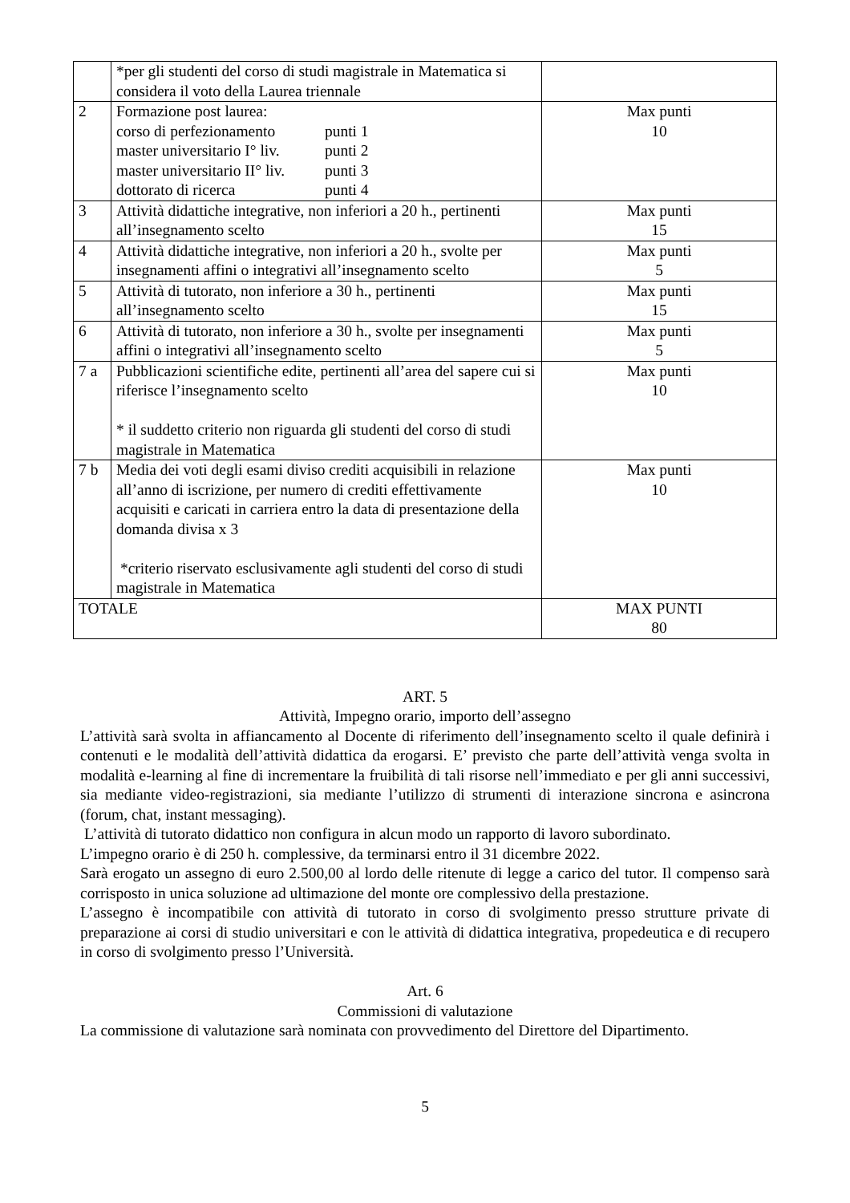| | *per gli studenti del corso di studi magistrale in Matematica si considera il voto della Laurea triennale | |
| 2 | Formazione post laurea: corso di perfezionamento punti 1 master universitario I° liv. punti 2 master universitario II° liv. punti 3 dottorato di ricerca punti 4 | Max punti 10 |
| 3 | Attività didattiche integrative, non inferiori a 20 h., pertinenti all’insegnamento scelto | Max punti 15 |
| 4 | Attività didattiche integrative, non inferiori a 20 h., svolte per insegnamenti affini o integrativi all’insegnamento scelto | Max punti 5 |
| 5 | Attività di tutorato, non inferiore a 30 h., pertinenti all’insegnamento scelto | Max punti 15 |
| 6 | Attività di tutorato, non inferiore a 30 h., svolte per insegnamenti affini o integrativi all’insegnamento scelto | Max punti 5 |
| 7 a | Pubblicazioni scientifiche edite, pertinenti all’area del sapere cui si riferisce l’insegnamento scelto * il suddetto criterio non riguarda gli studenti del corso di studi magistrale in Matematica | Max punti 10 |
| 7 b | Media dei voti degli esami diviso crediti acquisibili in relazione all’anno di iscrizione, per numero di crediti effettivamente acquisiti e caricati in carriera entro la data di presentazione della domanda divisa x 3 *criterio riservato esclusivamente agli studenti del corso di studi magistrale in Matematica | Max punti 10 |
| TOTALE | | MAX PUNTI 80 |
ART. 5
Attività, Impegno orario, importo dell’assegno
L’attività sarà svolta in affiancamento al Docente di riferimento dell’insegnamento scelto il quale definirà i contenuti e le modalità dell’attività didattica da erogarsi. E’ previsto che parte dell’attività venga svolta in modalità e-learning al fine di incrementare la fruibilità di tali risorse nell’immediato e per gli anni successivi, sia mediante video-registrazioni, sia mediante l’utilizzo di strumenti di interazione sincrona e asincrona (forum, chat, instant messaging).
L’attività di tutorato didattico non configura in alcun modo un rapporto di lavoro subordinato.
L’impegno orario è di 250 h. complessive, da terminarsi entro il 31 dicembre 2022.
Sarà erogato un assegno di euro 2.500,00 al lordo delle ritenute di legge a carico del tutor. Il compenso sarà corrisposto in unica soluzione ad ultimazione del monte ore complessivo della prestazione.
L’assegno è incompatibile con attività di tutorato in corso di svolgimento presso strutture private di preparazione ai corsi di studio universitari e con le attività di didattica integrativa, propedeutica e di recupero in corso di svolgimento presso l’Università.
Art. 6
Commissioni di valutazione
La commissione di valutazione sarà nominata con provvedimento del Direttore del Dipartimento.
5